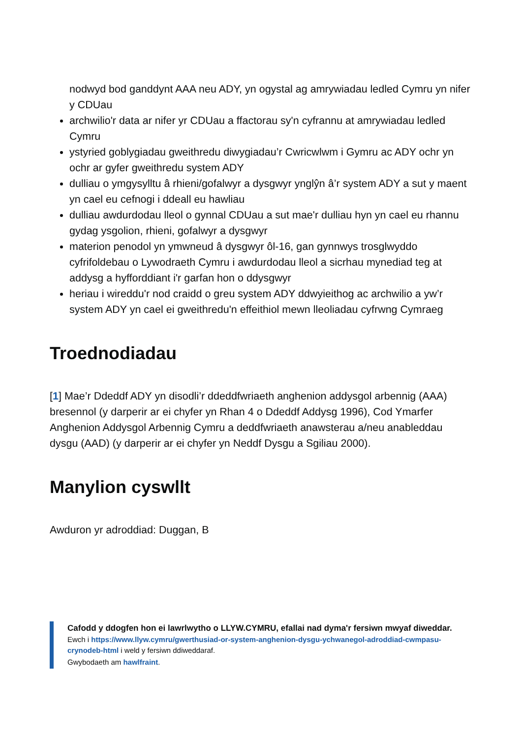nodwyd bod ganddynt AAA neu ADY, yn ogystal ag amrywiadau ledled Cymru yn nifer y CDUau
archwilio'r data ar nifer yr CDUau a ffactorau sy'n cyfrannu at amrywiadau ledled Cymru
ystyried goblygiadau gweithredu diwygiadau’r Cwricwlwm i Gymru ac ADY ochr yn ochr ar gyfer gweithredu system ADY
dulliau o ymgysylltu â rhieni/gofalwyr a dysgwyr ynglŷn â’r system ADY a sut y maent yn cael eu cefnogi i ddeall eu hawliau
dulliau awdurdodau lleol o gynnal CDUau a sut mae'r dulliau hyn yn cael eu rhannu gydag ysgolion, rhieni, gofalwyr a dysgwyr
materion penodol yn ymwneud â dysgwyr ôl-16, gan gynnwys trosglwyddo cyfrifoldebau o Lywodraeth Cymru i awdurdodau lleol a sicrhau mynediad teg at addysg a hyfforddiant i'r garfan hon o ddysgwyr
heriau i wireddu'r nod craidd o greu system ADY ddwyieithog ac archwilio a yw’r system ADY yn cael ei gweithredu'n effeithiol mewn lleoliadau cyfrwng Cymraeg
Troednodiadau
[1] Mae’r Ddeddf ADY yn disodli’r ddeddfwriaeth anghenion addysgol arbennig (AAA) bresennol (y darperir ar ei chyfer yn Rhan 4 o Ddeddf Addysg 1996), Cod Ymarfer Anghenion Addysgol Arbennig Cymru a deddfwriaeth anawsterau a/neu anableddau dysgu (AAD) (y darperir ar ei chyfer yn Neddf Dysgu a Sgiliau 2000).
Manylion cyswllt
Awduron yr adroddiad: Duggan, B
Cafodd y ddogfen hon ei lawrlwytho o LLYW.CYMRU, efallai nad dyma'r fersiwn mwyaf diweddar.
Ewch i https://www.llyw.cymru/gwerthusiad-or-system-anghenion-dysgu-ychwanegol-adroddiad-cwmpasu-crynodeb-html i weld y fersiwn ddiweddaraf.
Gwybodaeth am hawlfraint.